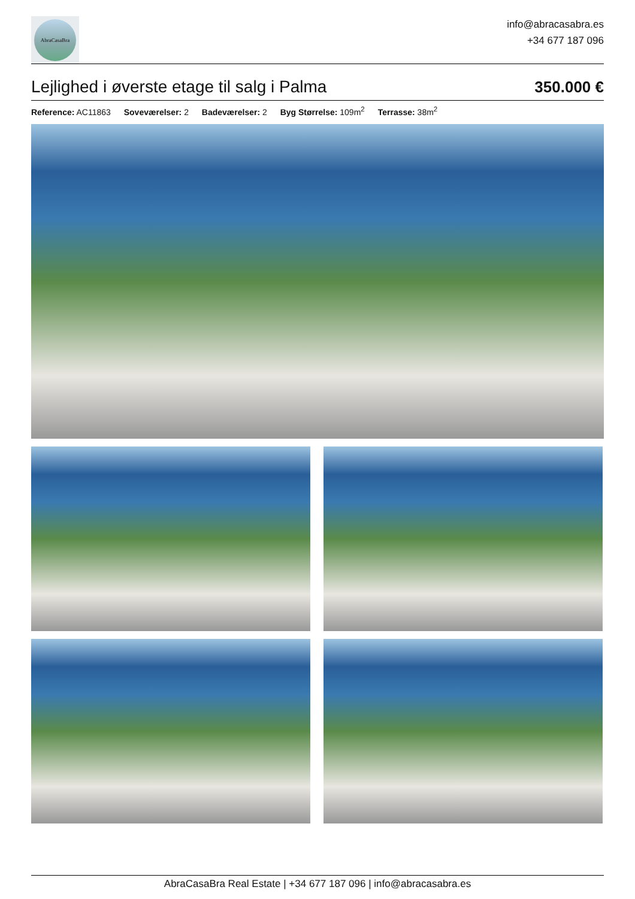AbraCasaBra
info@abracasabra.es
+34 677 187 096
Lejlighed i øverste etage til salg i Palma
350.000 €
Reference: AC11863 Soveværelser: 2 Badeværelser: 2 Byg Størrelse: 109m<sup>2</sup> Terrasse: 38m<sup>2</sup>
AbraCasaBra Real Estate | +34 677 187 096 | info@abracasabra.es